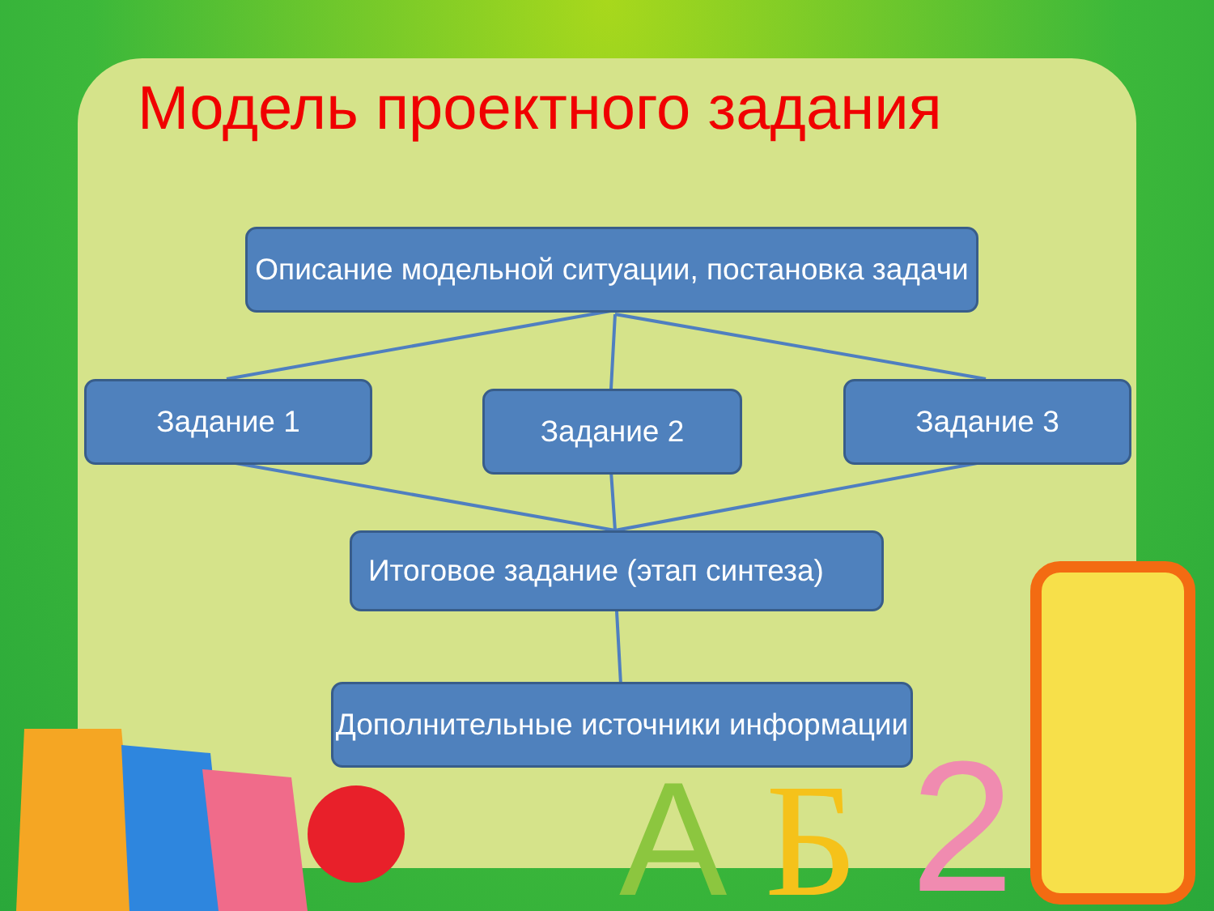2
Б
А
Модель проектного задания
Описание модельной ситуации, постановка задачи
Задание 1 Задание 2 Задание 3
Итоговое задание (этап синтеза)
Дополнительные источники информации